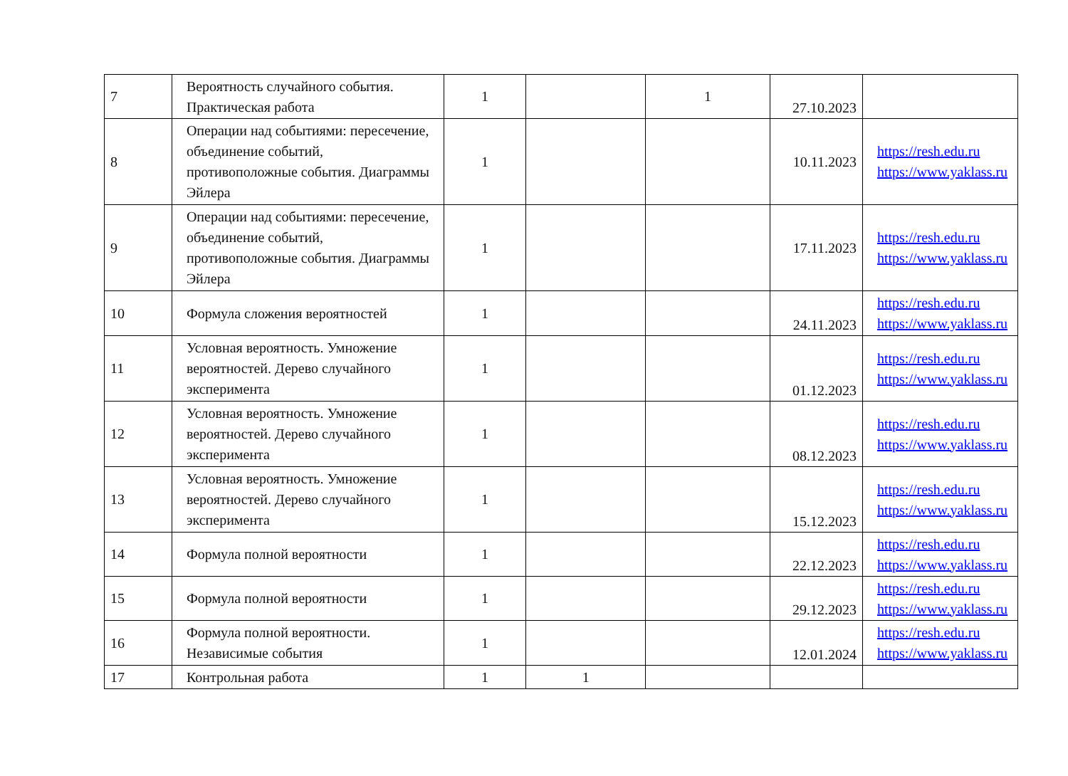| 7 | Вероятность случайного события. Практическая работа | 1 | | 1 | 27.10.2023 | |
| 8 | Операции над событиями: пересечение, объединение событий, противоположные события. Диаграммы Эйлера | 1 | | | 10.11.2023 | https://resh.edu.ru https://www.yaklass.ru |
| 9 | Операции над событиями: пересечение, объединение событий, противоположные события. Диаграммы Эйлера | 1 | | | 17.11.2023 | https://resh.edu.ru https://www.yaklass.ru |
| 10 | Формула сложения вероятностей | 1 | | | 24.11.2023 | https://resh.edu.ru https://www.yaklass.ru |
| 11 | Условная вероятность. Умножение вероятностей. Дерево случайного эксперимента | 1 | | | 01.12.2023 | https://resh.edu.ru https://www.yaklass.ru |
| 12 | Условная вероятность. Умножение вероятностей. Дерево случайного эксперимента | 1 | | | 08.12.2023 | https://resh.edu.ru https://www.yaklass.ru |
| 13 | Условная вероятность. Умножение вероятностей. Дерево случайного эксперимента | 1 | | | 15.12.2023 | https://resh.edu.ru https://www.yaklass.ru |
| 14 | Формула полной вероятности | 1 | | | 22.12.2023 | https://resh.edu.ru https://www.yaklass.ru |
| 15 | Формула полной вероятности | 1 | | | 29.12.2023 | https://resh.edu.ru https://www.yaklass.ru |
| 16 | Формула полной вероятности. Независимые события | 1 | | | 12.01.2024 | https://resh.edu.ru https://www.yaklass.ru |
| 17 | Контрольная работа | 1 | 1 | | | |